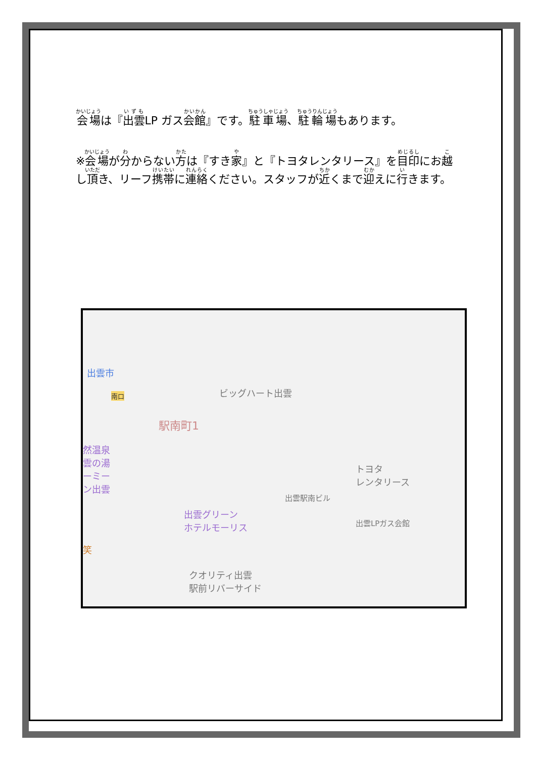会場は『出雲LP ガス会館』です。駐車場、駐輪場もあります。
※会場が分からない方は『すき家』と『トヨタレンタリース』を目印にお越し頂き、リーフ携帯に連絡ください。スタッフが近くまで迎えに行きます。
出雲市
南口 ビッグハート出雲
駅南町1
然温泉
雲の湯
ーミー
ン出雲
トヨタ
レンタリース
出雲駅南ビル
出雲グリーン
ホテルモーリス 出雲LPガス会館
笑
クオリティ出雲
駅前リバーサイド